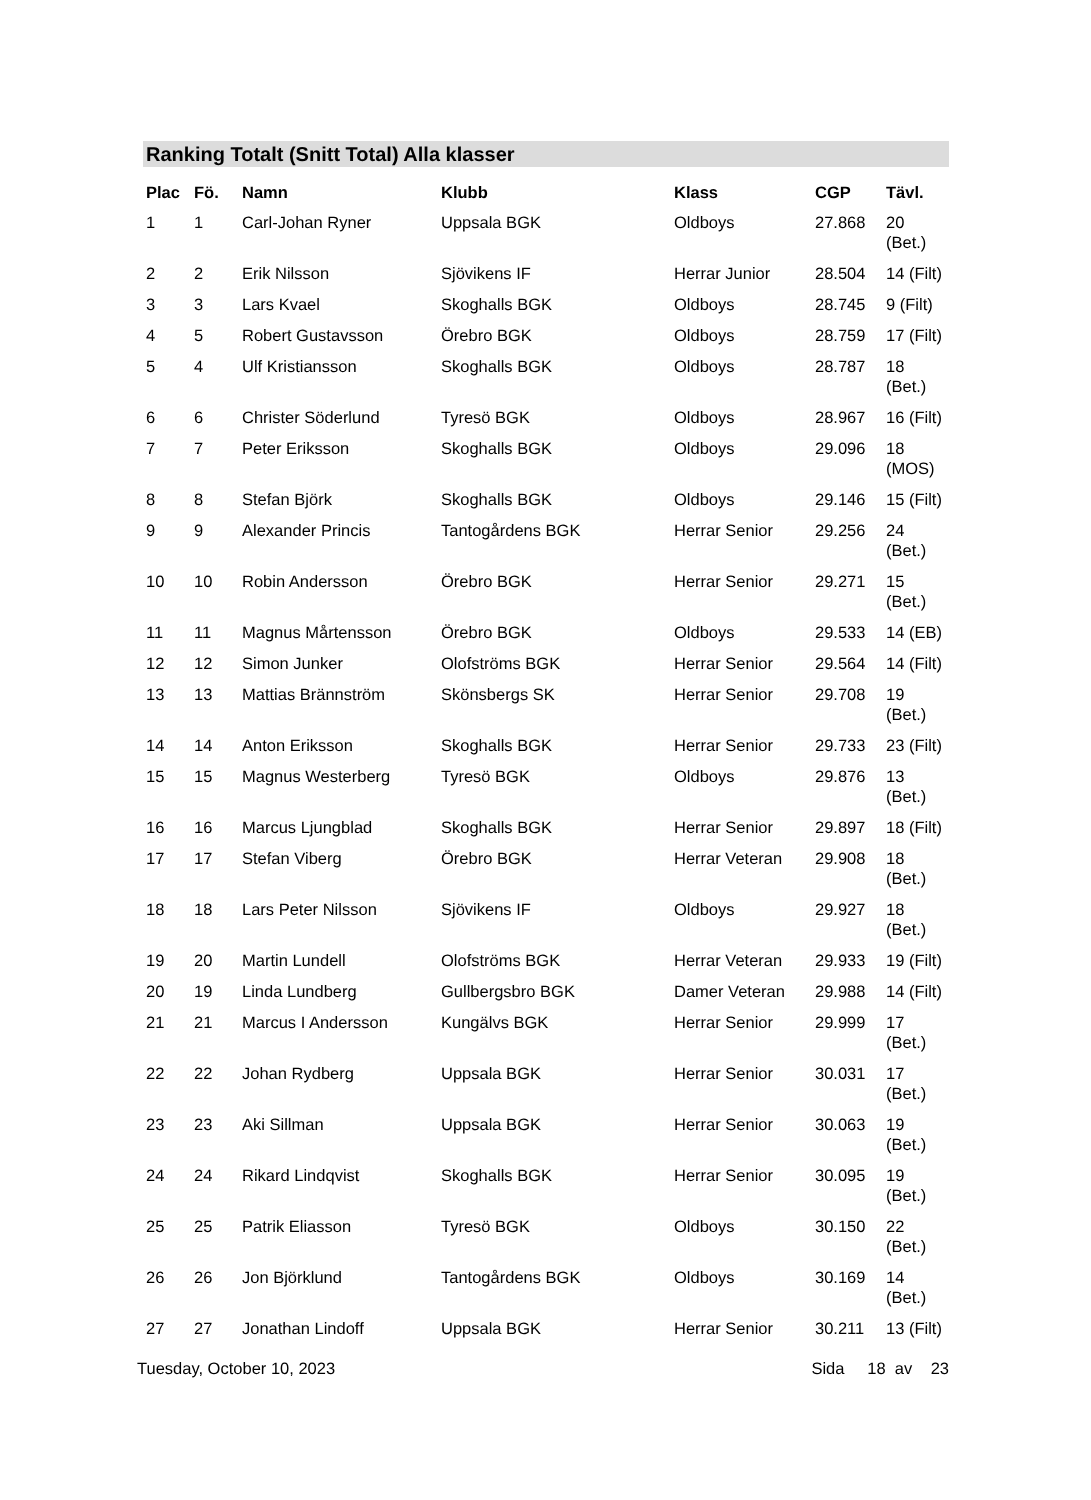Ranking Totalt (Snitt Total) Alla klasser
| Plac | Fö. | Namn | Klubb | Klass | CGP | Tävl. |
| --- | --- | --- | --- | --- | --- | --- |
| 1 | 1 | Carl-Johan Ryner | Uppsala BGK | Oldboys | 27.868 | 20 (Bet.) |
| 2 | 2 | Erik Nilsson | Sjövikens IF | Herrar Junior | 28.504 | 14 (Filt) |
| 3 | 3 | Lars Kvael | Skoghalls BGK | Oldboys | 28.745 | 9 (Filt) |
| 4 | 5 | Robert Gustavsson | Örebro BGK | Oldboys | 28.759 | 17 (Filt) |
| 5 | 4 | Ulf Kristiansson | Skoghalls BGK | Oldboys | 28.787 | 18 (Bet.) |
| 6 | 6 | Christer Söderlund | Tyresö BGK | Oldboys | 28.967 | 16 (Filt) |
| 7 | 7 | Peter Eriksson | Skoghalls BGK | Oldboys | 29.096 | 18 (MOS) |
| 8 | 8 | Stefan Björk | Skoghalls BGK | Oldboys | 29.146 | 15 (Filt) |
| 9 | 9 | Alexander Princis | Tantogårdens BGK | Herrar Senior | 29.256 | 24 (Bet.) |
| 10 | 10 | Robin Andersson | Örebro BGK | Herrar Senior | 29.271 | 15 (Bet.) |
| 11 | 11 | Magnus Mårtensson | Örebro BGK | Oldboys | 29.533 | 14 (EB) |
| 12 | 12 | Simon Junker | Olofströms BGK | Herrar Senior | 29.564 | 14 (Filt) |
| 13 | 13 | Mattias Brännström | Skönsbergs SK | Herrar Senior | 29.708 | 19 (Bet.) |
| 14 | 14 | Anton Eriksson | Skoghalls BGK | Herrar Senior | 29.733 | 23 (Filt) |
| 15 | 15 | Magnus Westerberg | Tyresö BGK | Oldboys | 29.876 | 13 (Bet.) |
| 16 | 16 | Marcus Ljungblad | Skoghalls BGK | Herrar Senior | 29.897 | 18 (Filt) |
| 17 | 17 | Stefan Viberg | Örebro BGK | Herrar Veteran | 29.908 | 18 (Bet.) |
| 18 | 18 | Lars Peter Nilsson | Sjövikens IF | Oldboys | 29.927 | 18 (Bet.) |
| 19 | 20 | Martin Lundell | Olofströms BGK | Herrar Veteran | 29.933 | 19 (Filt) |
| 20 | 19 | Linda Lundberg | Gullbergsbro BGK | Damer Veteran | 29.988 | 14 (Filt) |
| 21 | 21 | Marcus I Andersson | Kungälvs BGK | Herrar Senior | 29.999 | 17 (Bet.) |
| 22 | 22 | Johan Rydberg | Uppsala BGK | Herrar Senior | 30.031 | 17 (Bet.) |
| 23 | 23 | Aki Sillman | Uppsala BGK | Herrar Senior | 30.063 | 19 (Bet.) |
| 24 | 24 | Rikard Lindqvist | Skoghalls BGK | Herrar Senior | 30.095 | 19 (Bet.) |
| 25 | 25 | Patrik Eliasson | Tyresö BGK | Oldboys | 30.150 | 22 (Bet.) |
| 26 | 26 | Jon Björklund | Tantogårdens BGK | Oldboys | 30.169 | 14 (Bet.) |
| 27 | 27 | Jonathan Lindoff | Uppsala BGK | Herrar Senior | 30.211 | 13 (Filt) |
Tuesday, October 10, 2023 Sida 18 av 23